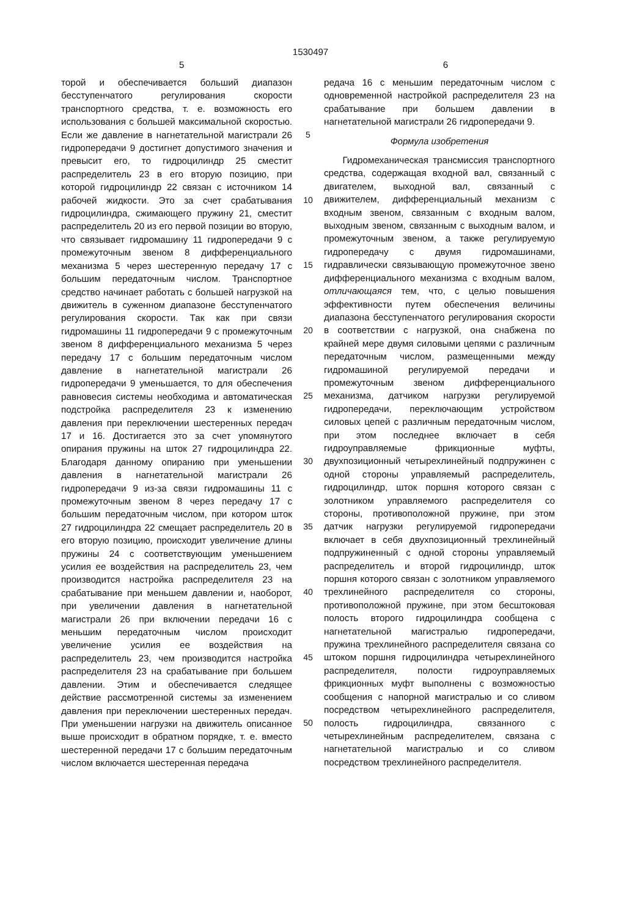1530497
5 6
торой и обеспечивается больший диапазон бесступенчатого регулирования скорости транспортного средства, т. е. возможность его использования с большей максимальной скоростью. Если же давление в нагнетательной магистрали 26 гидропередачи 9 достигнет допустимого значения и превысит его, то гидроцилиндр 25 сместит распределитель 23 в его вторую позицию, при которой гидроцилиндр 22 связан с источником 14 рабочей жидкости. Это за счет срабатывания гидроцилиндра, сжимающего пружину 21, сместит распределитель 20 из его первой позиции во вторую, что связывает гидромашину 11 гидропередачи 9 с промежуточным звеном 8 дифференциального механизма 5 через шестеренную передачу 17 с большим передаточным числом. Транспортное средство начинает работать с большей нагрузкой на движитель в суженном диапазоне бесступенчатого регулирования скорости. Так как при связи гидромашины 11 гидропередачи 9 с промежуточным звеном 8 дифференциального механизма 5 через передачу 17 с большим передаточным числом давление в нагнетательной магистрали 26 гидропередачи 9 уменьшается, то для обеспечения равновесия системы необходима и автоматическая подстройка распределителя 23 к изменению давления при переключении шестеренных передач 17 и 16. Достигается это за счет упомянутого опирания пружины на шток 27 гидроцилиндра 22. Благодаря данному опиранию при уменьшении давления в нагнетательной магистрали 26 гидропередачи 9 из-за связи гидромашины 11 с промежуточным звеном 8 через передачу 17 с большим передаточным числом, при котором шток 27 гидроцилиндра 22 смещает распределитель 20 в его вторую позицию, происходит увеличение длины пружины 24 с соответствующим уменьшением усилия ее воздействия на распределитель 23, чем производится настройка распределителя 23 на срабатывание при меньшем давлении и, наоборот, при увеличении давления в нагнетательной магистрали 26 при включении передачи 16 с меньшим передаточным числом происходит увеличение усилия ее воздействия на распределитель 23, чем производится настройка распределителя 23 на срабатывание при большем давлении. Этим и обеспечивается следящее действие рассмотренной системы за изменением давления при переключении шестеренных передач. При уменьшении нагрузки на движитель описанное выше происходит в обратном порядке, т. е. вместо шестеренной передачи 17 с большим передаточным числом включается шестеренная передача
5
10
15
20
25
30
35
40
45
50
редача 16 с меньшим передаточным числом с одновременной настройкой распределителя 23 на срабатывание при большем давлении в нагнетательной магистрали 26 гидропередачи 9.
Формула изобретения
Гидромеханическая трансмиссия транспортного средства, содержащая входной вал, связанный с двигателем, выходной вал, связанный с движителем, дифференциальный механизм с входным звеном, связанным с входным валом, выходным звеном, связанным с выходным валом, и промежуточным звеном, а также регулируемую гидропередачу с двумя гидромашинами, гидравлически связывающую промежуточное звено дифференциального механизма с входным валом, отличающаяся тем, что, с целью повышения эффективности путем обеспечения величины диапазона бесступенчатого регулирования скорости в соответствии с нагрузкой, она снабжена по крайней мере двумя силовыми цепями с различным передаточным числом, размещенными между гидромашиной регулируемой передачи и промежуточным звеном дифференциального механизма, датчиком нагрузки регулируемой гидропередачи, переключающим устройством силовых цепей с различным передаточным числом, при этом последнее включает в себя гидроуправляемые фрикционные муфты, двухпозиционный четырехлинейный подпружинен с одной стороны управляемый распределитель, гидроцилиндр, шток поршня которого связан с золотником управляемого распределителя со стороны, противоположной пружине, при этом датчик нагрузки регулируемой гидропередачи включает в себя двухпозиционный трехлинейный подпружиненный с одной стороны управляемый распределитель и второй гидроцилиндр, шток поршня которого связан с золотником управляемого трехлинейного распределителя со стороны, противоположной пружине, при этом бесштоковая полость второго гидроцилиндра сообщена с нагнетательной магистралью гидропередачи, пружина трехлинейного распределителя связана со штоком поршня гидроцилиндра четырехлинейного распределителя, полости гидроуправляемых фрикционных муфт выполнены с возможностью сообщения с напорной магистралью и со сливом посредством четырехлинейного распределителя, полость гидроцилиндра, связанного с четырехлинейным распределителем, связана с нагнетательной магистралью и со сливом посредством трехлинейного распределителя.